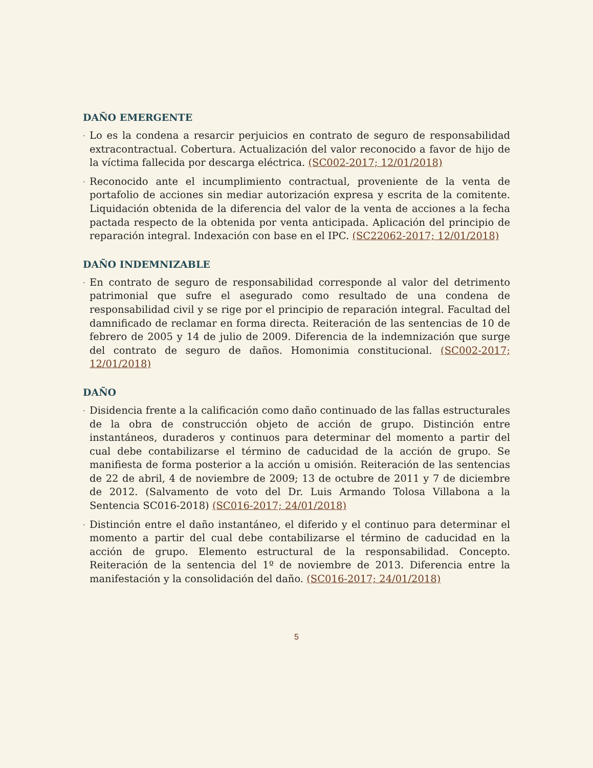DAÑO EMERGENTE
· Lo es la condena a resarcir perjuicios en contrato de seguro de responsabilidad extracontractual. Cobertura. Actualización del valor reconocido a favor de hijo de la víctima fallecida por descarga eléctrica. (SC002-2017; 12/01/2018)
· Reconocido ante el incumplimiento contractual, proveniente de la venta de portafolio de acciones sin mediar autorización expresa y escrita de la comitente. Liquidación obtenida de la diferencia del valor de la venta de acciones a la fecha pactada respecto de la obtenida por venta anticipada. Aplicación del principio de reparación integral. Indexación con base en el IPC. (SC22062-2017; 12/01/2018)
DAÑO INDEMNIZABLE
· En contrato de seguro de responsabilidad corresponde al valor del detrimento patrimonial que sufre el asegurado como resultado de una condena de responsabilidad civil y se rige por el principio de reparación integral. Facultad del damnificado de reclamar en forma directa. Reiteración de las sentencias de 10 de febrero de 2005 y 14 de julio de 2009. Diferencia de la indemnización que surge del contrato de seguro de daños. Homonimia constitucional. (SC002-2017; 12/01/2018)
DAÑO
· Disidencia frente a la calificación como daño continuado de las fallas estructurales de la obra de construcción objeto de acción de grupo. Distinción entre instantáneos, duraderos y continuos para determinar del momento a partir del cual debe contabilizarse el término de caducidad de la acción de grupo. Se manifiesta de forma posterior a la acción u omisión. Reiteración de las sentencias de 22 de abril, 4 de noviembre de 2009; 13 de octubre de 2011 y 7 de diciembre de 2012. (Salvamento de voto del Dr. Luis Armando Tolosa Villabona a la Sentencia SC016-2018) (SC016-2017; 24/01/2018)
· Distinción entre el daño instantáneo, el diferido y el continuo para determinar el momento a partir del cual debe contabilizarse el término de caducidad en la acción de grupo. Elemento estructural de la responsabilidad. Concepto. Reiteración de la sentencia del 1º de noviembre de 2013. Diferencia entre la manifestación y la consolidación del daño. (SC016-2017; 24/01/2018)
5